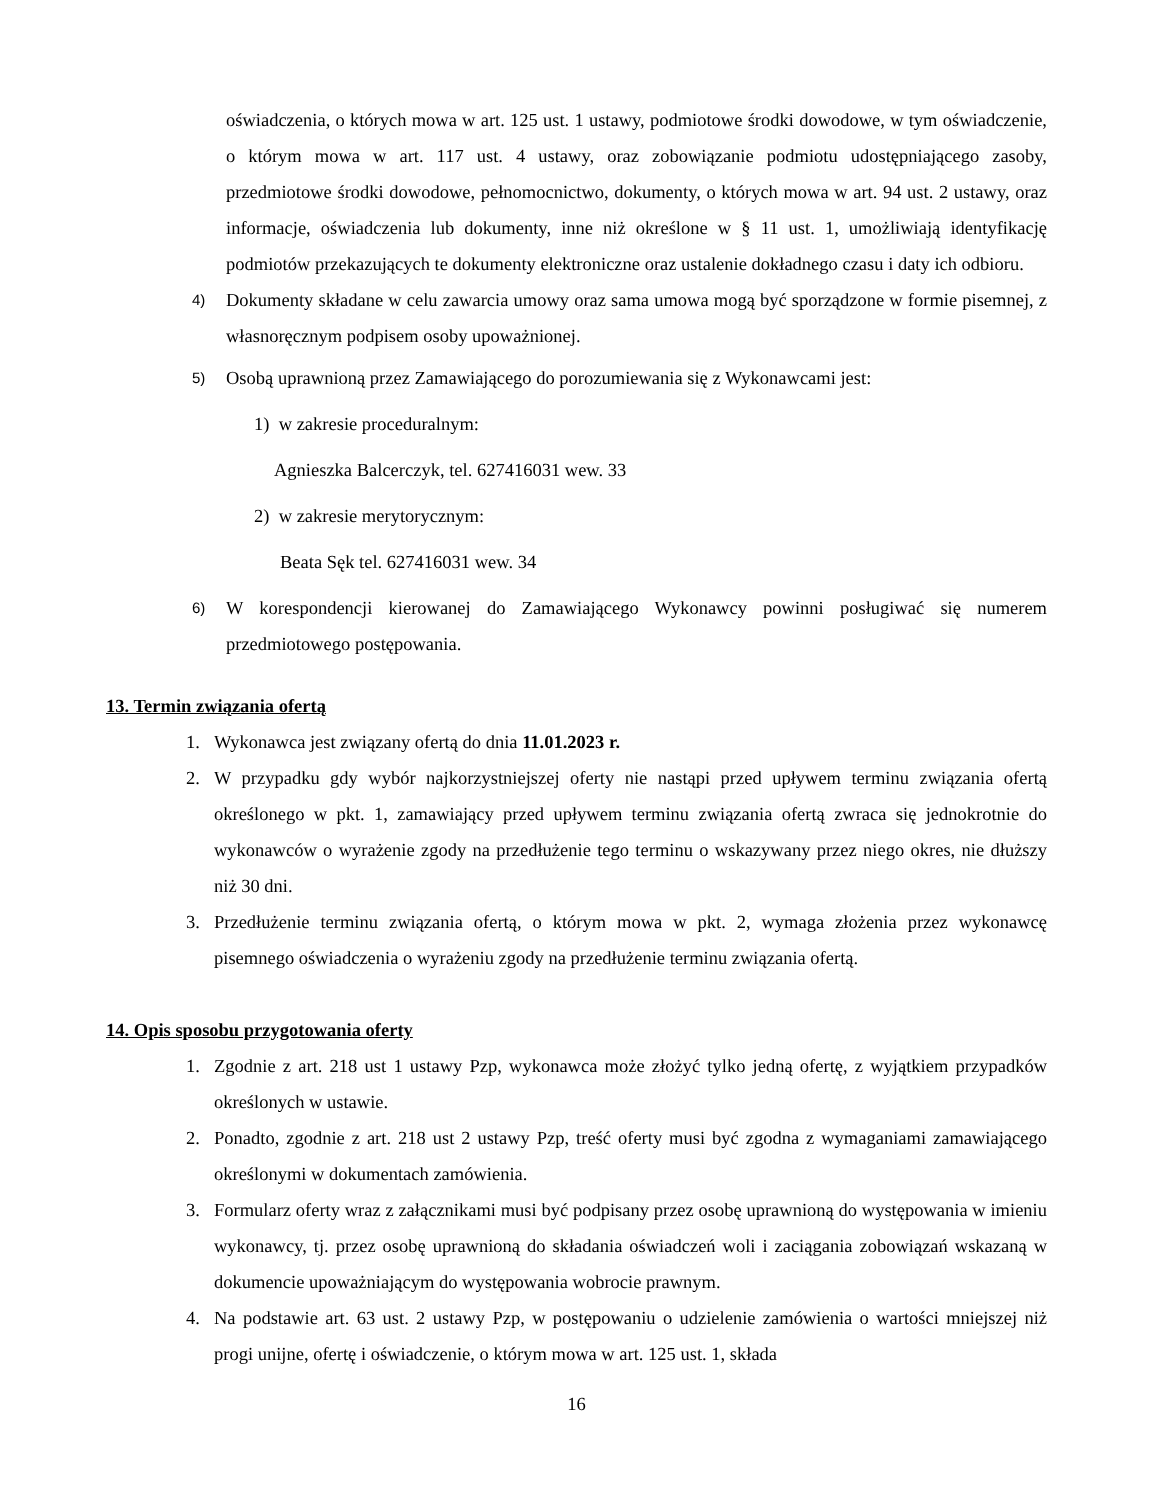oświadczenia, o których mowa w art. 125 ust. 1 ustawy, podmiotowe środki dowodowe, w tym oświadczenie, o którym mowa w art. 117 ust. 4 ustawy, oraz zobowiązanie podmiotu udostępniającego zasoby, przedmiotowe środki dowodowe, pełnomocnictwo, dokumenty, o których mowa w art. 94 ust. 2 ustawy, oraz informacje, oświadczenia lub dokumenty, inne niż określone w § 11 ust. 1, umożliwiają identyfikację podmiotów przekazujących te dokumenty elektroniczne oraz ustalenie dokładnego czasu i daty ich odbioru.
4) Dokumenty składane w celu zawarcia umowy oraz sama umowa mogą być sporządzone w formie pisemnej, z własnoręcznym podpisem osoby upoważnionej.
5) Osobą uprawnioną przez Zamawiającego do porozumiewania się z Wykonawcami jest:
1) w zakresie proceduralnym:
Agnieszka Balcerczyk, tel. 627416031 wew. 33
2) w zakresie merytorycznym:
Beata Sęk tel. 627416031 wew. 34
6) W korespondencji kierowanej do Zamawiającego Wykonawcy powinni posługiwać się numerem przedmiotowego postępowania.
13. Termin związania ofertą
1. Wykonawca jest związany ofertą do dnia 11.01.2023 r.
2. W przypadku gdy wybór najkorzystniejszej oferty nie nastąpi przed upływem terminu związania ofertą określonego w pkt. 1, zamawiający przed upływem terminu związania ofertą zwraca się jednokrotnie do wykonawców o wyrażenie zgody na przedłużenie tego terminu o wskazywany przez niego okres, nie dłuższy niż 30 dni.
3. Przedłużenie terminu związania ofertą, o którym mowa w pkt. 2, wymaga złożenia przez wykonawcę pisemnego oświadczenia o wyrażeniu zgody na przedłużenie terminu związania ofertą.
14. Opis sposobu przygotowania oferty
1. Zgodnie z art. 218 ust 1 ustawy Pzp, wykonawca może złożyć tylko jedną ofertę, z wyjątkiem przypadków określonych w ustawie.
2. Ponadto, zgodnie z art. 218 ust 2 ustawy Pzp, treść oferty musi być zgodna z wymaganiami zamawiającego określonymi w dokumentach zamówienia.
3. Formularz oferty wraz z załącznikami musi być podpisany przez osobę uprawnioną do występowania w imieniu wykonawcy, tj. przez osobę uprawnioną do składania oświadczeń woli i zaciągania zobowiązań wskazaną w dokumencie upoważniającym do występowania wobrocie prawnym.
4. Na podstawie art. 63 ust. 2 ustawy Pzp, w postępowaniu o udzielenie zamówienia o wartości mniejszej niż progi unijne, ofertę i oświadczenie, o którym mowa w art. 125 ust. 1, składa
16